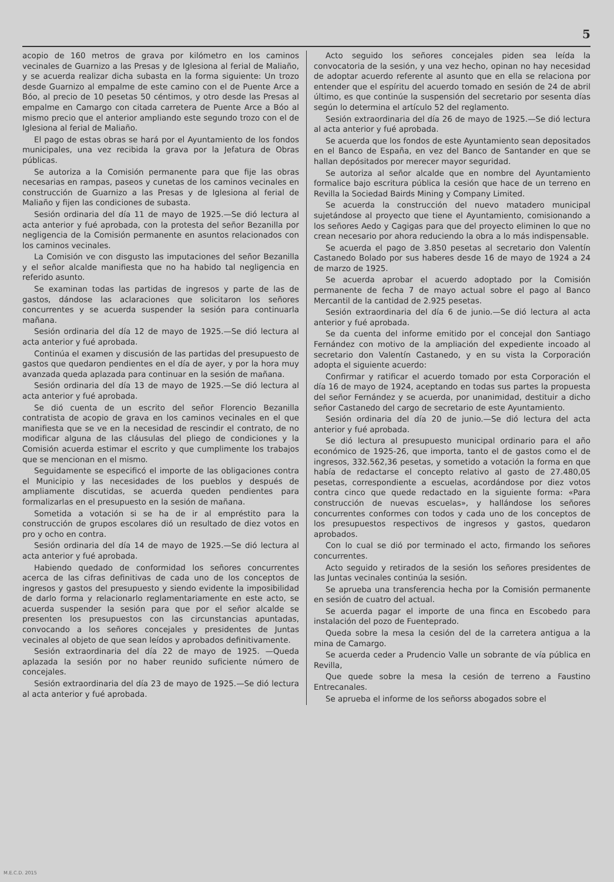5
acopio de 160 metros de grava por kilómetro en los caminos vecinales de Guarnizo a las Presas y de Iglesiona al ferial de Maliaño, y se acuerda realizar dicha subasta en la forma siguiente: Un trozo desde Guarnizo al empalme de este camino con el de Puente Arce a Bóo, al precio de 10 pesetas 50 céntimos, y otro desde las Presas al empalme en Camargo con citada carretera de Puente Arce a Bóo al mismo precio que el anterior ampliando este segundo trozo con el de Iglesiona al ferial de Maliaño.
El pago de estas obras se hará por el Ayuntamiento de los fondos municipales, una vez recibida la grava por la Jefatura de Obras públicas.
Se autoriza a la Comisión permanente para que fije las obras necesarias en rampas, paseos y cunetas de los caminos vecinales en construcción de Guarnizo a las Presas y de Iglesiona al ferial de Maliaño y fijen las condiciones de subasta.
Sesión ordinaria del día 11 de mayo de 1925.—Se dió lectura al acta anterior y fué aprobada, con la protesta del señor Bezanilla por negligencia de la Comisión permanente en asuntos relacionados con los caminos vecinales.
La Comisión ve con disgusto las imputaciones del señor Bezanilla y el señor alcalde manifiesta que no ha habido tal negligencia en referido asunto.
Se examinan todas las partidas de ingresos y parte de las de gastos, dándose las aclaraciones que solicitaron los señores concurrentes y se acuerda suspender la sesión para continuarla mañana.
Sesión ordinaria del día 12 de mayo de 1925.—Se dió lectura al acta anterior y fué aprobada.
Continúa el examen y discusión de las partidas del presupuesto de gastos que quedaron pendientes en el día de ayer, y por la hora muy avanzada queda aplazada para continuar en la sesión de mañana.
Sesión ordinaria del día 13 de mayo de 1925.—Se dió lectura al acta anterior y fué aprobada.
Se dió cuenta de un escrito del señor Florencio Bezanilla contratista de acopio de grava en los caminos vecinales en el que manifiesta que se ve en la necesidad de rescindir el contrato, de no modificar alguna de las cláusulas del pliego de condiciones y la Comisión acuerda estimar el escrito y que cumplimente los trabajos que se mencionan en el mismo.
Seguidamente se especificó el importe de las obligaciones contra el Municipio y las necesidades de los pueblos y después de ampliamente discutidas, se acuerda queden pendientes para formalizarlas en el presupuesto en la sesión de mañana.
Sometida a votación si se ha de ir al empréstito para la construcción de grupos escolares dió un resultado de diez votos en pro y ocho en contra.
Sesión ordinaria del día 14 de mayo de 1925.—Se dió lectura al acta anterior y fué aprobada.
Habiendo quedado de conformidad los señores concurrentes acerca de las cifras definitivas de cada uno de los conceptos de ingresos y gastos del presupuesto y siendo evidente la imposibilidad de darlo forma y relacionarlo reglamentariamente en este acto, se acuerda suspender la sesión para que por el señor alcalde se presenten los presupuestos con las circunstancias apuntadas, convocando a los señores concejales y presidentes de Juntas vecinales al objeto de que sean leídos y aprobados definitivamente.
Sesión extraordinaria del día 22 de mayo de 1925. —Queda aplazada la sesión por no haber reunido suficiente número de concejales.
Sesión extraordinaria del día 23 de mayo de 1925.—Se dió lectura al acta anterior y fué aprobada.
Acto seguido los señores concejales piden sea leída la convocatoria de la sesión, y una vez hecho, opinan no hay necesidad de adoptar acuerdo referente al asunto que en ella se relaciona por entender que el espíritu del acuerdo tomado en sesión de 24 de abril último, es que continúe la suspensión del secretario por sesenta días según lo determina el artículo 52 del reglamento.
Sesión extraordinaria del día 26 de mayo de 1925.—Se dió lectura al acta anterior y fué aprobada.
Se acuerda que los fondos de este Ayuntamiento sean depositados en el Banco de España, en vez del Banco de Santander en que se hallan depósitados por merecer mayor seguridad.
Se autoriza al señor alcalde que en nombre del Ayuntamiento formalice bajo escritura pública la cesión que hace de un terreno en Revilla la Sociedad Bairds Mining y Company Limited.
Se acuerda la construcción del nuevo matadero municipal sujetándose al proyecto que tiene el Ayuntamiento, comisionando a los señores Aedo y Cagigas para que del proyecto eliminen lo que no crean necesario por ahora reduciendo la obra a lo más indispensable.
Se acuerda el pago de 3.850 pesetas al secretario don Valentín Castanedo Bolado por sus haberes desde 16 de mayo de 1924 a 24 de marzo de 1925.
Se acuerda aprobar el acuerdo adoptado por la Comisión permanente de fecha 7 de mayo actual sobre el pago al Banco Mercantil de la cantidad de 2.925 pesetas.
Sesión extraordinaria del día 6 de junio.—Se dió lectura al acta anterior y fué aprobada.
Se da cuenta del informe emitido por el concejal don Santiago Fernández con motivo de la ampliación del expediente incoado al secretario don Valentín Castanedo, y en su vista la Corporación adopta el siguiente acuerdo:
Confirmar y ratificar el acuerdo tomado por esta Corporación el día 16 de mayo de 1924, aceptando en todas sus partes la propuesta del señor Fernández y se acuerda, por unanimidad, destituir a dicho señor Castanedo del cargo de secretario de este Ayuntamiento.
Sesión ordinaria del día 20 de junio.—Se dió lectura del acta anterior y fué aprobada.
Se dió lectura al presupuesto municipal ordinario para el año económico de 1925-26, que importa, tanto el de gastos como el de ingresos, 332.562,36 pesetas, y sometido a votación la forma en que había de redactarse el concepto relativo al gasto de 27.480,05 pesetas, correspondiente a escuelas, acordándose por diez votos contra cinco que quede redactado en la siguiente forma: «Para construcción de nuevas escuelas», y hallándose los señores concurrentes conformes con todos y cada uno de los conceptos de los presupuestos respectivos de ingresos y gastos, quedaron aprobados.
Con lo cual se dió por terminado el acto, firmando los señores concurrentes.
Acto seguido y retirados de la sesión los señores presidentes de las Juntas vecinales continúa la sesión.
Se aprueba una transferencia hecha por la Comisión permanente en sesión de cuatro del actual.
Se acuerda pagar el importe de una finca en Escobedo para instalación del pozo de Fuenteprado.
Queda sobre la mesa la cesión del de la carretera antigua a la mina de Camargo.
Se acuerda ceder a Prudencio Valle un sobrante de vía pública en Revilla,
Que quede sobre la mesa la cesión de terreno a Faustino Entrecanales.
Se aprueba el informe de los señorss abogados sobre el
M.E.C.D. 2015